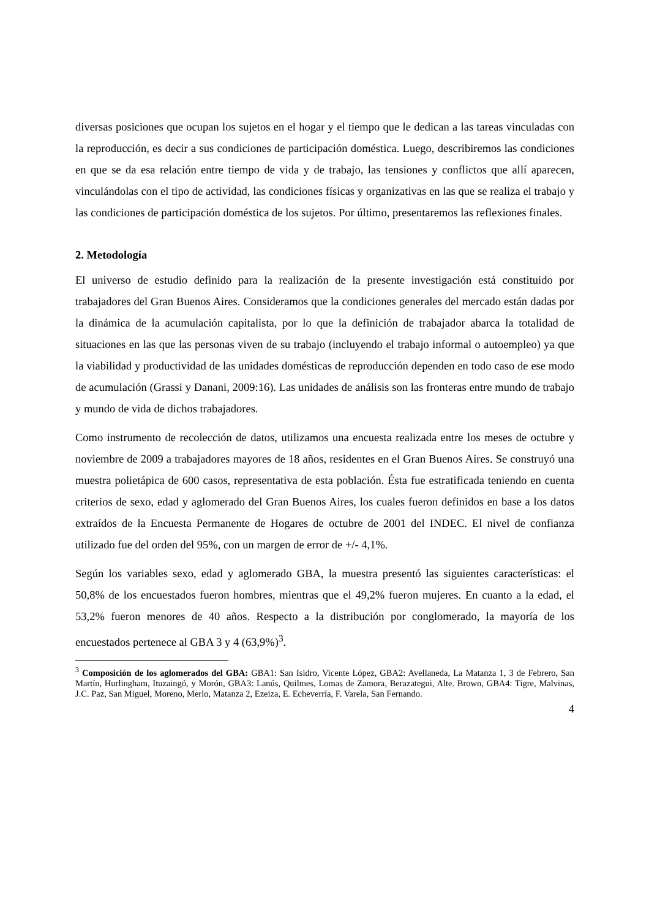diversas posiciones que ocupan los sujetos en el hogar y el tiempo que le dedican a las tareas vinculadas con la reproducción, es decir a sus condiciones de participación doméstica. Luego, describiremos las condiciones en que se da esa relación entre tiempo de vida y de trabajo, las tensiones y conflictos que allí aparecen, vinculándolas con el tipo de actividad, las condiciones físicas y organizativas en las que se realiza el trabajo y las condiciones de participación doméstica de los sujetos. Por último, presentaremos las reflexiones finales.
2. Metodología
El universo de estudio definido para la realización de la presente investigación está constituido por trabajadores del Gran Buenos Aires. Consideramos que la condiciones generales del mercado están dadas por la dinámica de la acumulación capitalista, por lo que la definición de trabajador abarca la totalidad de situaciones en las que las personas viven de su trabajo (incluyendo el trabajo informal o autoempleo) ya que la viabilidad y productividad de las unidades domésticas de reproducción dependen en todo caso de ese modo de acumulación (Grassi y Danani, 2009:16). Las unidades de análisis son las fronteras entre mundo de trabajo y mundo de vida de dichos trabajadores.
Como instrumento de recolección de datos, utilizamos una encuesta realizada entre los meses de octubre y noviembre de 2009 a trabajadores mayores de 18 años, residentes en el Gran Buenos Aires. Se construyó una muestra polietápica de 600 casos, representativa de esta población. Ésta fue estratificada teniendo en cuenta criterios de sexo, edad y aglomerado del Gran Buenos Aires, los cuales fueron definidos en base a los datos extraídos de la Encuesta Permanente de Hogares de octubre de 2001 del INDEC. El nivel de confianza utilizado fue del orden del 95%, con un margen de error de +/- 4,1%.
Según los variables sexo, edad y aglomerado GBA, la muestra presentó las siguientes características: el 50,8% de los encuestados fueron hombres, mientras que el 49,2% fueron mujeres. En cuanto a la edad, el 53,2% fueron menores de 40 años. Respecto a la distribución por conglomerado, la mayoría de los encuestados pertenece al GBA 3 y 4 (63,9%)<sup>3</sup>.
<sup>3</sup> Composición de los aglomerados del GBA: GBA1: San Isidro, Vicente López, GBA2: Avellaneda, La Matanza 1, 3 de Febrero, San Martín, Hurlingham, Ituzaingó, y Morón, GBA3: Lanús, Quilmes, Lomas de Zamora, Berazategui, Alte. Brown, GBA4: Tigre, Malvinas, J.C. Paz, San Miguel, Moreno, Merlo, Matanza 2, Ezeiza, E. Echeverría, F. Varela, San Fernando.
4